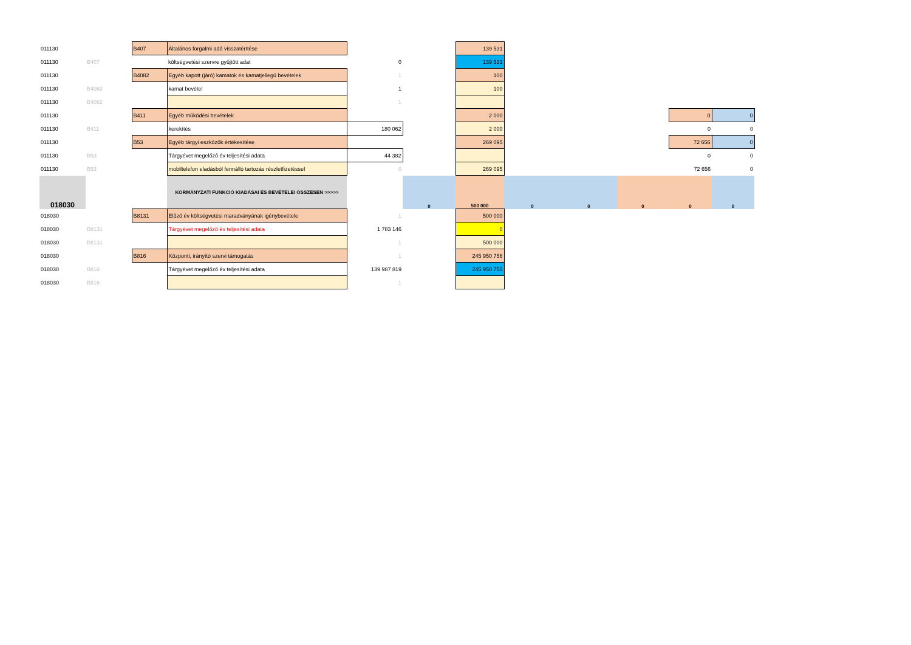| 011130 | | B407 | Általános forgalmi adó visszatérítése | | | 139 531 | | | | | |
| 011130 | B407 | | költségvetési szervre gyűjtött adat | 0 | | 139 531 | | | | | |
| 011130 | | B4082 | Egyéb kapott (járó) kamatok és kamatjellegű bevételek | 1 | | 100 | | | | | |
| 011130 | B4082 | | kamat bevétel | 1 | | 100 | | | | | |
| 011130 | B4082 | | | 1 | | | | | | | |
| 011130 | | B411 | Egyéb működési bevételek | | | 2 000 | | | | 0 | 0 |
| 011130 | B411 | | kerekítés | 180 062 | | 2 000 | | | | 0 | 0 |
| 011130 | | B53 | Egyéb tárgyi eszközök értékesítése | | | 269 095 | | | | 72 656 | 0 |
| 011130 | B53 | | Tárgyévet megelőző év teljesítési adata | 44 382 | | | | | | 0 | 0 |
| 011130 | B53 | | mobiltelefon eladásból fennálló tartozás részletfizetéssel | 0 | | 269 095 | | | | 72 656 | 0 |
| 018030 | | | KORMÁNYZATI FUNKCIÓ KIADÁSAI ÉS BEVÉTELEI ÖSSZESEN >>>>> | | 0 | 500 000 | 0 | 0 | 0 | 0 | 0 |
| 018030 | | B8131 | Előző év költségvetési maradványának igénybevétele | 1 | | 500 000 | | | | | |
| 018030 | B8131 | | Tárgyévet megelőző év teljesítési adata | 1 783 146 | | 0 | | | | | |
| 018030 | B8131 | | | 1 | | 500 000 | | | | | |
| 018030 | | B816 | Központi, irányító szervi támogatás | 1 | | 245 950 756 | | | | | |
| 018030 | B816 | | Tárgyévet megelőző év teljesítési adata | 139 987 819 | | 245 950 756 | | | | | |
| 018030 | B816 | | | 1 | | | | | | | |